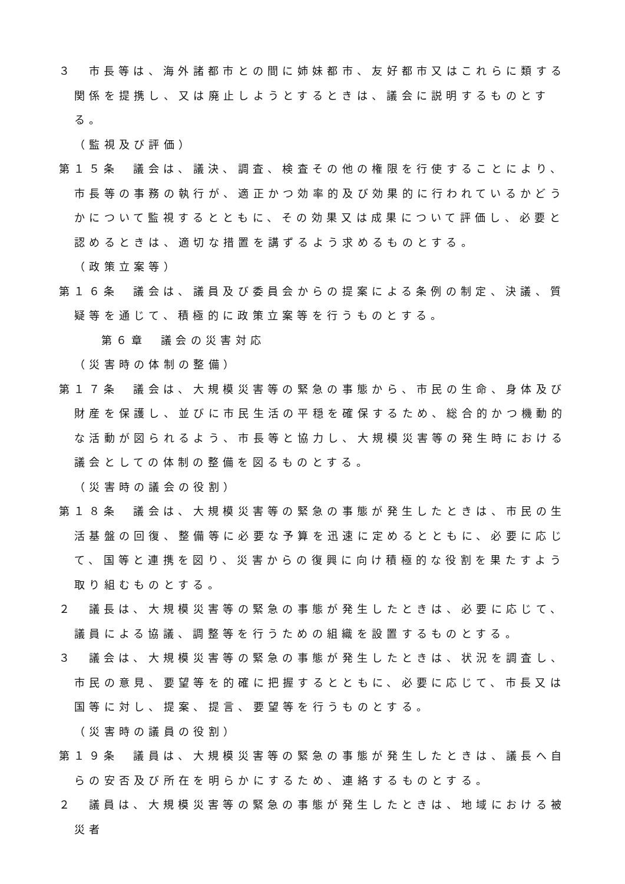３　市長等は、海外諸都市との間に姉妹都市、友好都市又はこれらに類する関係を提携し、又は廃止しようとするときは、議会に説明するものとする。
（監視及び評価）
第１５条　議会は、議決、調査、検査その他の権限を行使することにより、市長等の事務の執行が、適正かつ効率的及び効果的に行われているかどうかについて監視するとともに、その効果又は成果について評価し、必要と認めるときは、適切な措置を講ずるよう求めるものとする。
（政策立案等）
第１６条　議会は、議員及び委員会からの提案による条例の制定、決議、質疑等を通じて、積極的に政策立案等を行うものとする。
第６章　議会の災害対応
（災害時の体制の整備）
第１７条　議会は、大規模災害等の緊急の事態から、市民の生命、身体及び財産を保護し、並びに市民生活の平穏を確保するため、総合的かつ機動的な活動が図られるよう、市長等と協力し、大規模災害等の発生時における議会としての体制の整備を図るものとする。
（災害時の議会の役割）
第１８条　議会は、大規模災害等の緊急の事態が発生したときは、市民の生活基盤の回復、整備等に必要な予算を迅速に定めるとともに、必要に応じて、国等と連携を図り、災害からの復興に向け積極的な役割を果たすよう取り組むものとする。
２　議長は、大規模災害等の緊急の事態が発生したときは、必要に応じて、議員による協議、調整等を行うための組織を設置するものとする。
３　議会は、大規模災害等の緊急の事態が発生したときは、状況を調査し、市民の意見、要望等を的確に把握するとともに、必要に応じて、市長又は国等に対し、提案、提言、要望等を行うものとする。
（災害時の議員の役割）
第１９条　議員は、大規模災害等の緊急の事態が発生したときは、議長へ自らの安否及び所在を明らかにするため、連絡するものとする。
２　議員は、大規模災害等の緊急の事態が発生したときは、地域における被災者